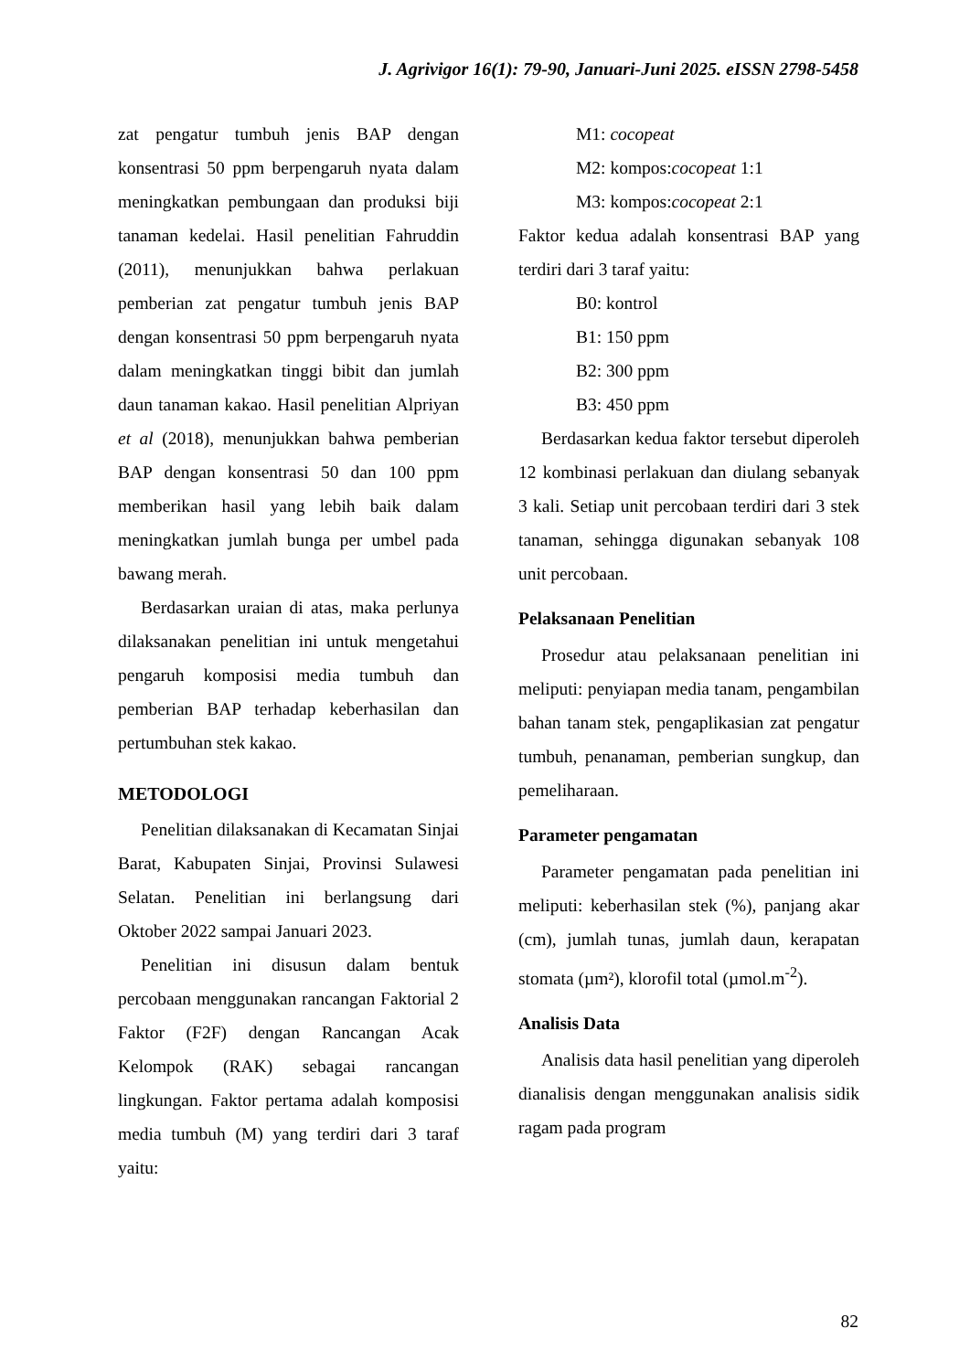J. Agrivigor 16(1): 79-90, Januari-Juni 2025. eISSN 2798-5458
zat pengatur tumbuh jenis BAP dengan konsentrasi 50 ppm berpengaruh nyata dalam meningkatkan pembungaan dan produksi biji tanaman kedelai. Hasil penelitian Fahruddin (2011), menunjukkan bahwa perlakuan pemberian zat pengatur tumbuh jenis BAP dengan konsentrasi 50 ppm berpengaruh nyata dalam meningkatkan tinggi bibit dan jumlah daun tanaman kakao. Hasil penelitian Alpriyan et al (2018), menunjukkan bahwa pemberian BAP dengan konsentrasi 50 dan 100 ppm memberikan hasil yang lebih baik dalam meningkatkan jumlah bunga per umbel pada bawang merah.
Berdasarkan uraian di atas, maka perlunya dilaksanakan penelitian ini untuk mengetahui pengaruh komposisi media tumbuh dan pemberian BAP terhadap keberhasilan dan pertumbuhan stek kakao.
METODOLOGI
Penelitian dilaksanakan di Kecamatan Sinjai Barat, Kabupaten Sinjai, Provinsi Sulawesi Selatan. Penelitian ini berlangsung dari Oktober 2022 sampai Januari 2023.
Penelitian ini disusun dalam bentuk percobaan menggunakan rancangan Faktorial 2 Faktor (F2F) dengan Rancangan Acak Kelompok (RAK) sebagai rancangan lingkungan. Faktor pertama adalah komposisi media tumbuh (M) yang terdiri dari 3 taraf yaitu:
M1: cocopeat
M2: kompos:cocopeat 1:1
M3: kompos:cocopeat 2:1
Faktor kedua adalah konsentrasi BAP yang terdiri dari 3 taraf yaitu:
B0: kontrol
B1: 150 ppm
B2: 300 ppm
B3: 450 ppm
Berdasarkan kedua faktor tersebut diperoleh 12 kombinasi perlakuan dan diulang sebanyak 3 kali. Setiap unit percobaan terdiri dari 3 stek tanaman, sehingga digunakan sebanyak 108 unit percobaan.
Pelaksanaan Penelitian
Prosedur atau pelaksanaan penelitian ini meliputi: penyiapan media tanam, pengambilan bahan tanam stek, pengaplikasian zat pengatur tumbuh, penanaman, pemberian sungkup, dan pemeliharaan.
Parameter pengamatan
Parameter pengamatan pada penelitian ini meliputi: keberhasilan stek (%), panjang akar (cm), jumlah tunas, jumlah daun, kerapatan stomata (µm²), klorofil total (µmol.m<sup>-2</sup>).
Analisis Data
Analisis data hasil penelitian yang diperoleh dianalisis dengan menggunakan analisis sidik ragam pada program
82